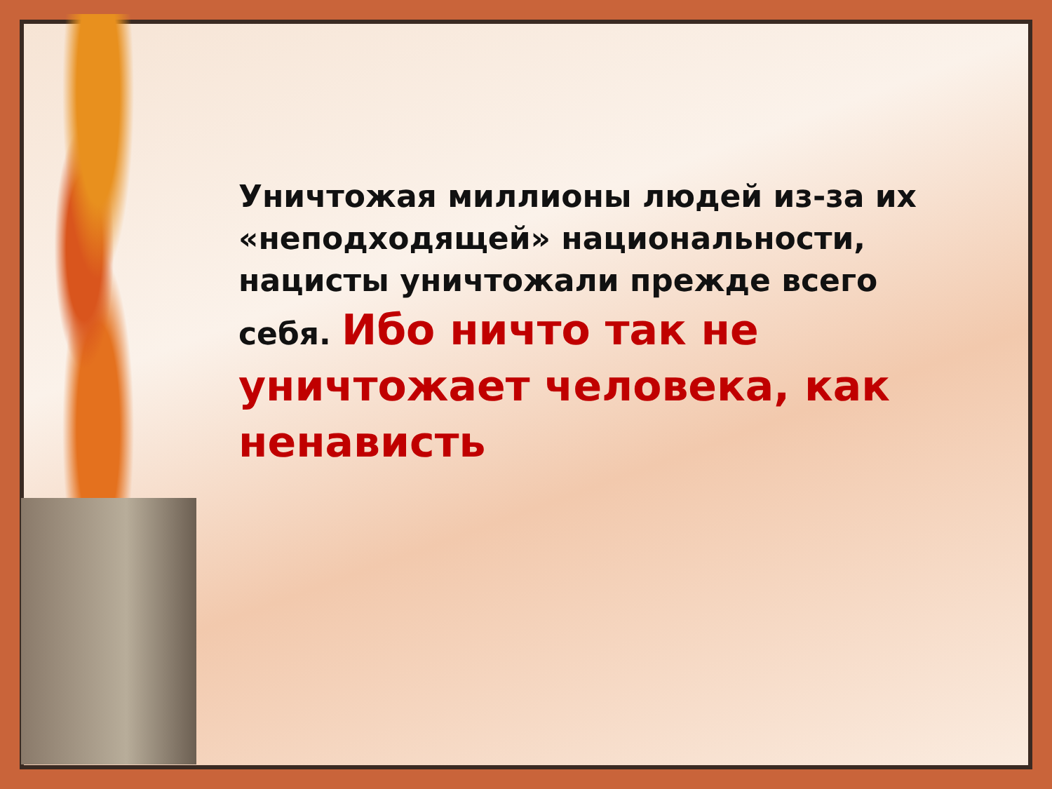Уничтожая миллионы людей из-за их «неподходящей» национальности, нацисты уничтожали прежде всего себя. Ибо ничто так не уничтожает человека, как ненависть